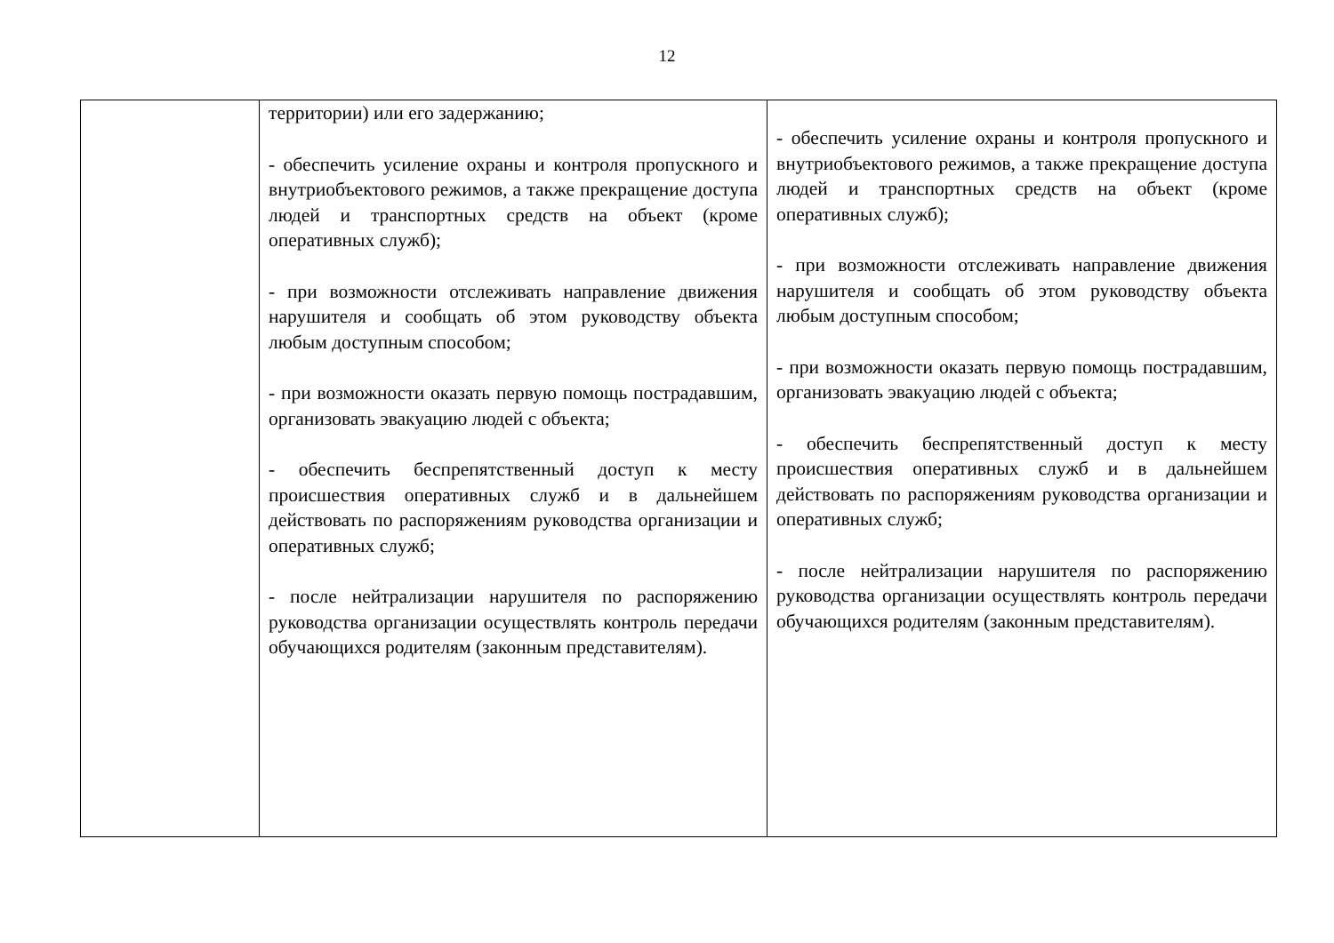12
| | территории) или его задержанию; - обеспечить усиление охраны и контроля пропускного и внутриобъектового режимов, а также прекращение доступа людей и транспортных средств на объект (кроме оперативных служб); - при возможности отслеживать направление движения нарушителя и сообщать об этом руководству объекта любым доступным способом; - при возможности оказать первую помощь пострадавшим, организовать эвакуацию людей с объекта; - обеспечить беспрепятственный доступ к месту происшествия оперативных служб и в дальнейшем действовать по распоряжениям руководства организации и оперативных служб; - после нейтрализации нарушителя по распоряжению руководства организации осуществлять контроль передачи обучающихся родителям (законным представителям). | - обеспечить усиление охраны и контроля пропускного и внутриобъектового режимов, а также прекращение доступа людей и транспортных средств на объект (кроме оперативных служб); - при возможности отслеживать направление движения нарушителя и сообщать об этом руководству объекта любым доступным способом; - при возможности оказать первую помощь пострадавшим, организовать эвакуацию людей с объекта; - обеспечить беспрепятственный доступ к месту происшествия оперативных служб и в дальнейшем действовать по распоряжениям руководства организации и оперативных служб; - после нейтрализации нарушителя по распоряжению руководства организации осуществлять контроль передачи обучающихся родителям (законным представителям). |